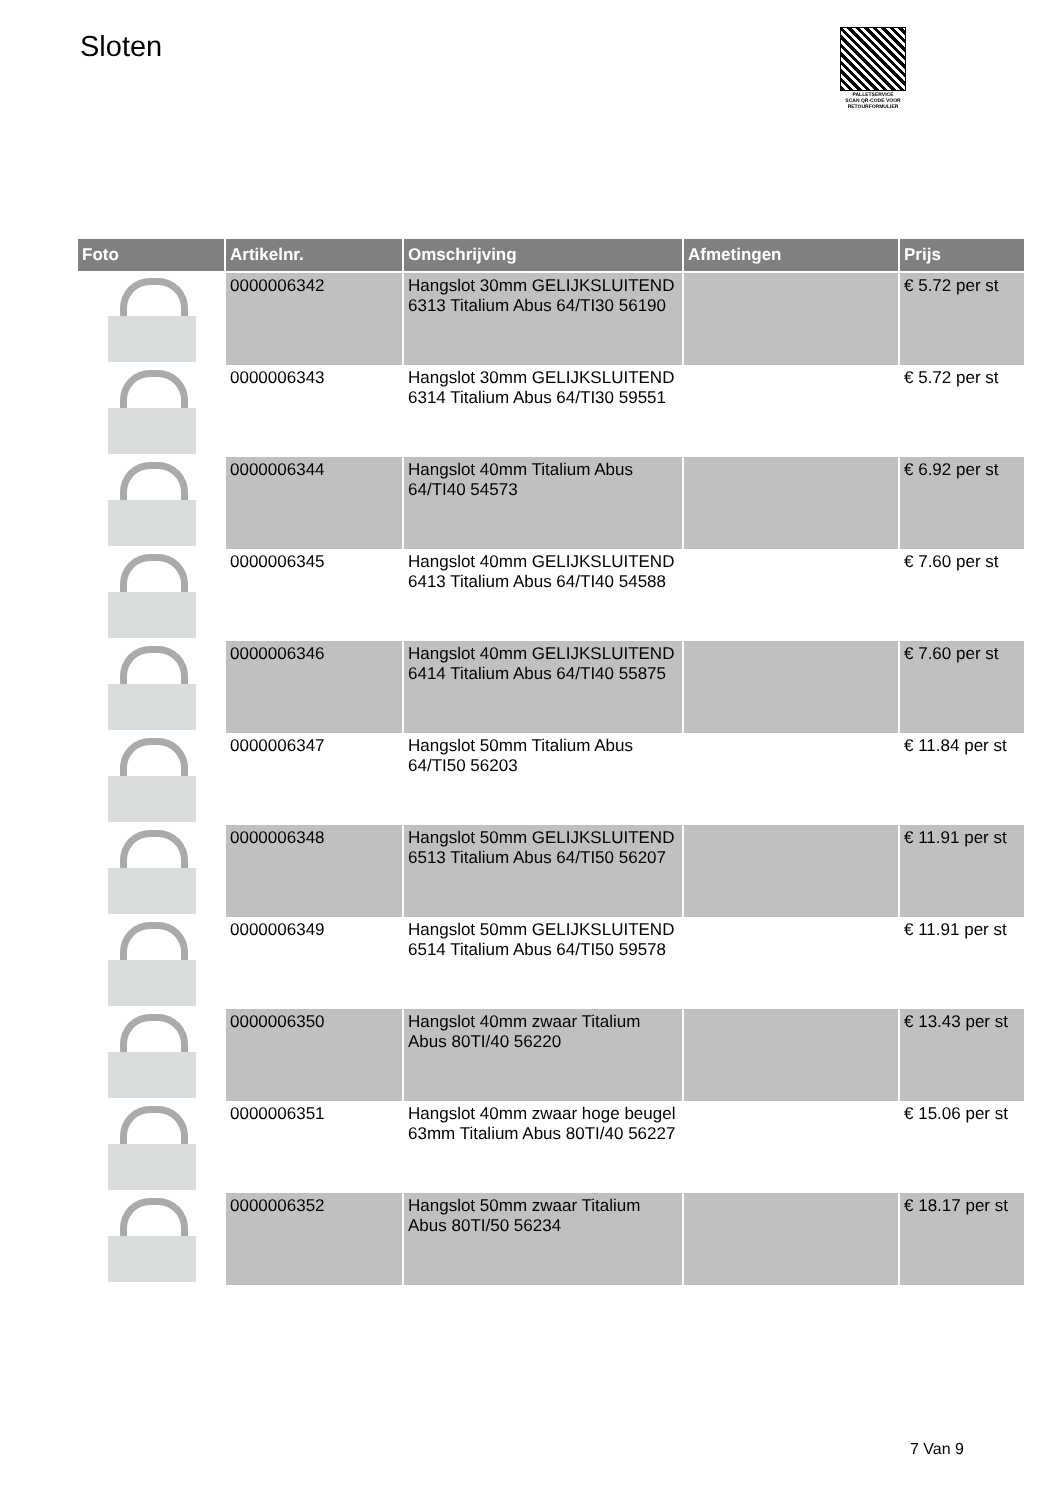Sloten
PALLETSERVICE
SCAN QR-CODE VOOR RETOURFORMULIER
| Foto | Artikelnr. | Omschrijving | Afmetingen | Prijs |
| --- | --- | --- | --- | --- |
| | 0000006342 | Hangslot 30mm GELIJKSLUITEND 6313 Titalium Abus 64/TI30 56190 | | € 5.72 per st |
| | 0000006343 | Hangslot 30mm GELIJKSLUITEND 6314 Titalium Abus 64/TI30 59551 | | € 5.72 per st |
| | 0000006344 | Hangslot 40mm Titalium Abus 64/TI40 54573 | | € 6.92 per st |
| | 0000006345 | Hangslot 40mm GELIJKSLUITEND 6413 Titalium Abus 64/TI40 54588 | | € 7.60 per st |
| | 0000006346 | Hangslot 40mm GELIJKSLUITEND 6414 Titalium Abus 64/TI40 55875 | | € 7.60 per st |
| | 0000006347 | Hangslot 50mm Titalium Abus 64/TI50 56203 | | € 11.84 per st |
| | 0000006348 | Hangslot 50mm GELIJKSLUITEND 6513 Titalium Abus 64/TI50 56207 | | € 11.91 per st |
| | 0000006349 | Hangslot 50mm GELIJKSLUITEND 6514 Titalium Abus 64/TI50 59578 | | € 11.91 per st |
| | 0000006350 | Hangslot 40mm zwaar Titalium Abus 80TI/40 56220 | | € 13.43 per st |
| | 0000006351 | Hangslot 40mm zwaar hoge beugel 63mm Titalium Abus 80TI/40 56227 | | € 15.06 per st |
| | 0000006352 | Hangslot 50mm zwaar Titalium Abus 80TI/50 56234 | | € 18.17 per st |
7 Van 9